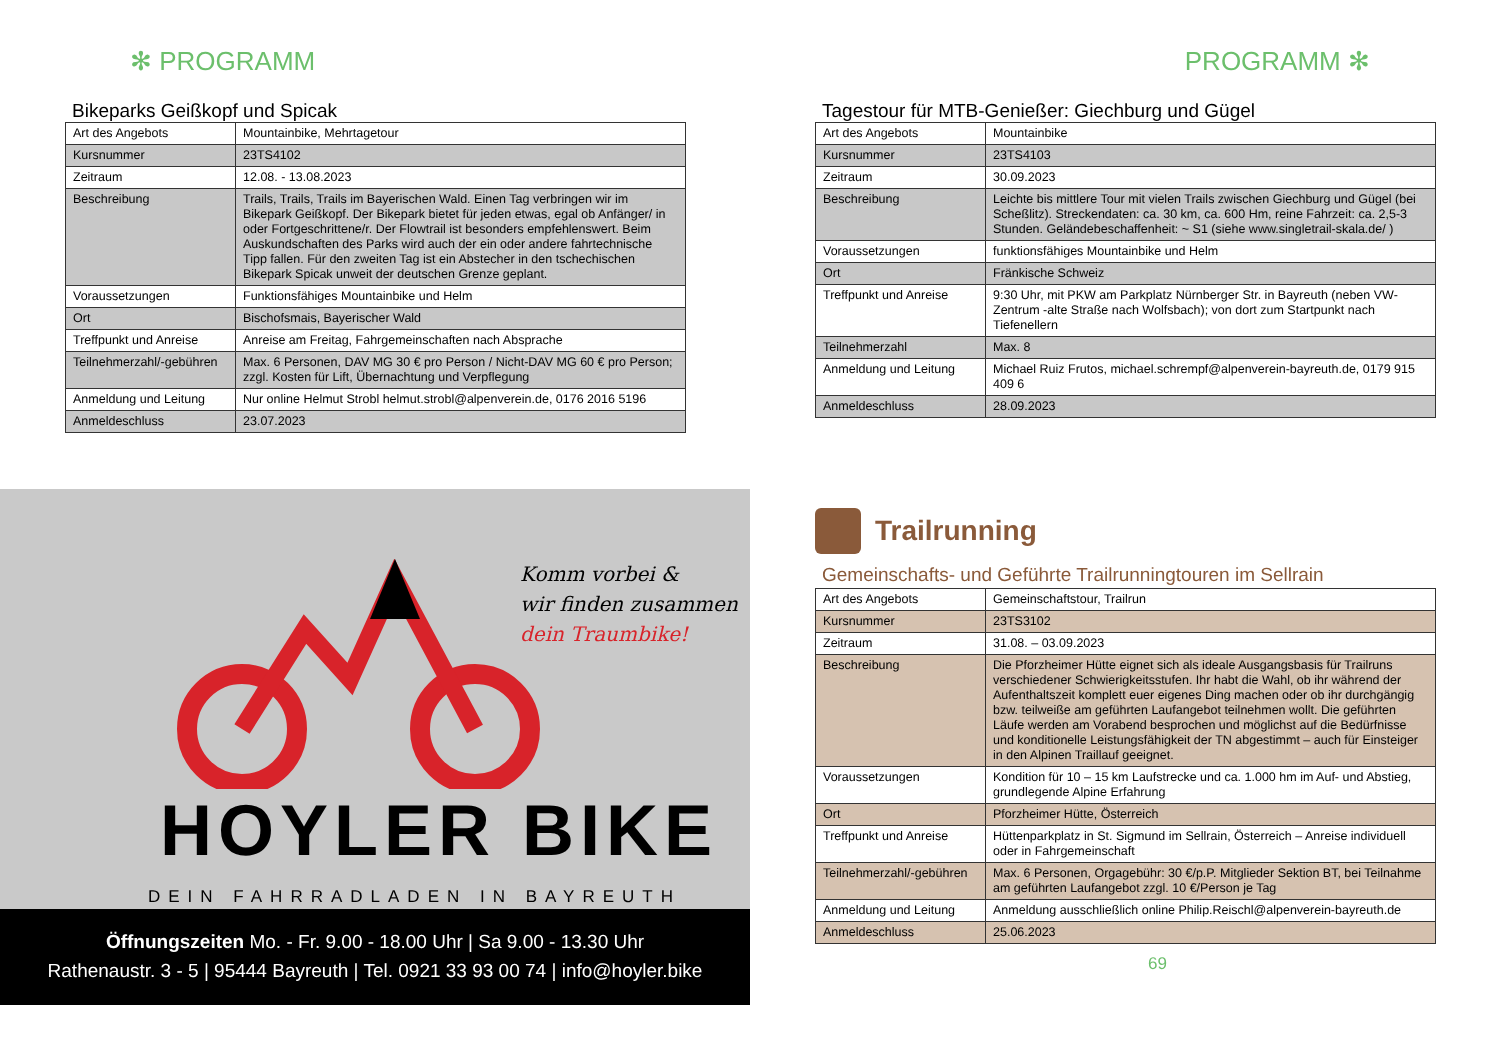✻ PROGRAMM
Bikeparks Geißkopf und Spicak
| Art des Angebots | Mountainbike, Mehrtagetour |
| Kursnummer | 23TS4102 |
| Zeitraum | 12.08. - 13.08.2023 |
| Beschreibung | Trails, Trails, Trails im Bayerischen Wald. Einen Tag verbringen wir im Bikepark Geißkopf. Der Bikepark bietet für jeden etwas, egal ob Anfänger/ in oder Fortgeschrittene/r. Der Flowtrail ist besonders empfehlenswert. Beim Auskundschaften des Parks wird auch der ein oder andere fahrtechnische Tipp fallen. Für den zweiten Tag ist ein Abstecher in den tschechischen Bikepark Spicak unweit der deutschen Grenze geplant. |
| Voraussetzungen | Funktionsfähiges Mountainbike und Helm |
| Ort | Bischofsmais, Bayerischer Wald |
| Treffpunkt und Anreise | Anreise am Freitag, Fahrgemeinschaften nach Absprache |
| Teilnehmerzahl/-gebühren | Max. 6 Personen, DAV MG 30 € pro Person / Nicht-DAV MG 60 € pro Person; zzgl. Kosten für Lift, Übernachtung und Verpflegung |
| Anmeldung und Leitung | Nur online Helmut Strobl helmut.strobl@alpenverein.de, 0176 2016 5196 |
| Anmeldeschluss | 23.07.2023 |
Komm vorbei &
wir finden zusammen
dein Traumbike!
HOYLER BIKE
DEIN FAHRRADLADEN IN BAYREUTH
Öffnungszeiten Mo. - Fr. 9.00 - 18.00 Uhr | Sa 9.00 - 13.30 Uhr
Rathenaustr. 3 - 5 | 95444 Bayreuth | Tel. 0921 33 93 00 74 | info@hoyler.bike
PROGRAMM ✻
Tagestour für MTB-Genießer: Giechburg und Gügel
| Art des Angebots | Mountainbike |
| Kursnummer | 23TS4103 |
| Zeitraum | 30.09.2023 |
| Beschreibung | Leichte bis mittlere Tour mit vielen Trails zwischen Giechburg und Gügel (bei Scheßlitz). Streckendaten: ca. 30 km, ca. 600 Hm, reine Fahrzeit: ca. 2,5-3 Stunden. Geländebeschaffenheit: ~ S1 (siehe www.singletrail-skala.de/ ) |
| Voraussetzungen | funktionsfähiges Mountainbike und Helm |
| Ort | Fränkische Schweiz |
| Treffpunkt und Anreise | 9:30 Uhr, mit PKW am Parkplatz Nürnberger Str. in Bayreuth (neben VW-Zentrum -alte Straße nach Wolfsbach); von dort zum Startpunkt nach Tiefenellern |
| Teilnehmerzahl | Max. 8 |
| Anmeldung und Leitung | Michael Ruiz Frutos, michael.schrempf@alpenverein-bayreuth.de, 0179 915 409 6 |
| Anmeldeschluss | 28.09.2023 |
Trailrunning
Gemeinschafts- und Geführte Trailrunningtouren im Sellrain
| Art des Angebots | Gemeinschaftstour, Trailrun |
| Kursnummer | 23TS3102 |
| Zeitraum | 31.08. – 03.09.2023 |
| Beschreibung | Die Pforzheimer Hütte eignet sich als ideale Ausgangsbasis für Trailruns verschiedener Schwierigkeitsstufen. Ihr habt die Wahl, ob ihr während der Aufenthaltszeit komplett euer eigenes Ding machen oder ob ihr durchgängig bzw. teilweiße am geführten Laufangebot teilnehmen wollt. Die geführten Läufe werden am Vorabend besprochen und möglichst auf die Bedürfnisse und konditionelle Leistungsfähigkeit der TN abgestimmt – auch für Einsteiger in den Alpinen Traillauf geeignet. |
| Voraussetzungen | Kondition für 10 – 15 km Laufstrecke und ca. 1.000 hm im Auf- und Abstieg, grundlegende Alpine Erfahrung |
| Ort | Pforzheimer Hütte, Österreich |
| Treffpunkt und Anreise | Hüttenparkplatz in St. Sigmund im Sellrain, Österreich – Anreise individuell oder in Fahrgemeinschaft |
| Teilnehmerzahl/-gebühren | Max. 6 Personen, Orgagebühr: 30 €/p.P. Mitglieder Sektion BT, bei Teilnahme am geführten Laufangebot zzgl. 10 €/Person je Tag |
| Anmeldung und Leitung | Anmeldung ausschließlich online Philip.Reischl@alpenverein-bayreuth.de |
| Anmeldeschluss | 25.06.2023 |
69